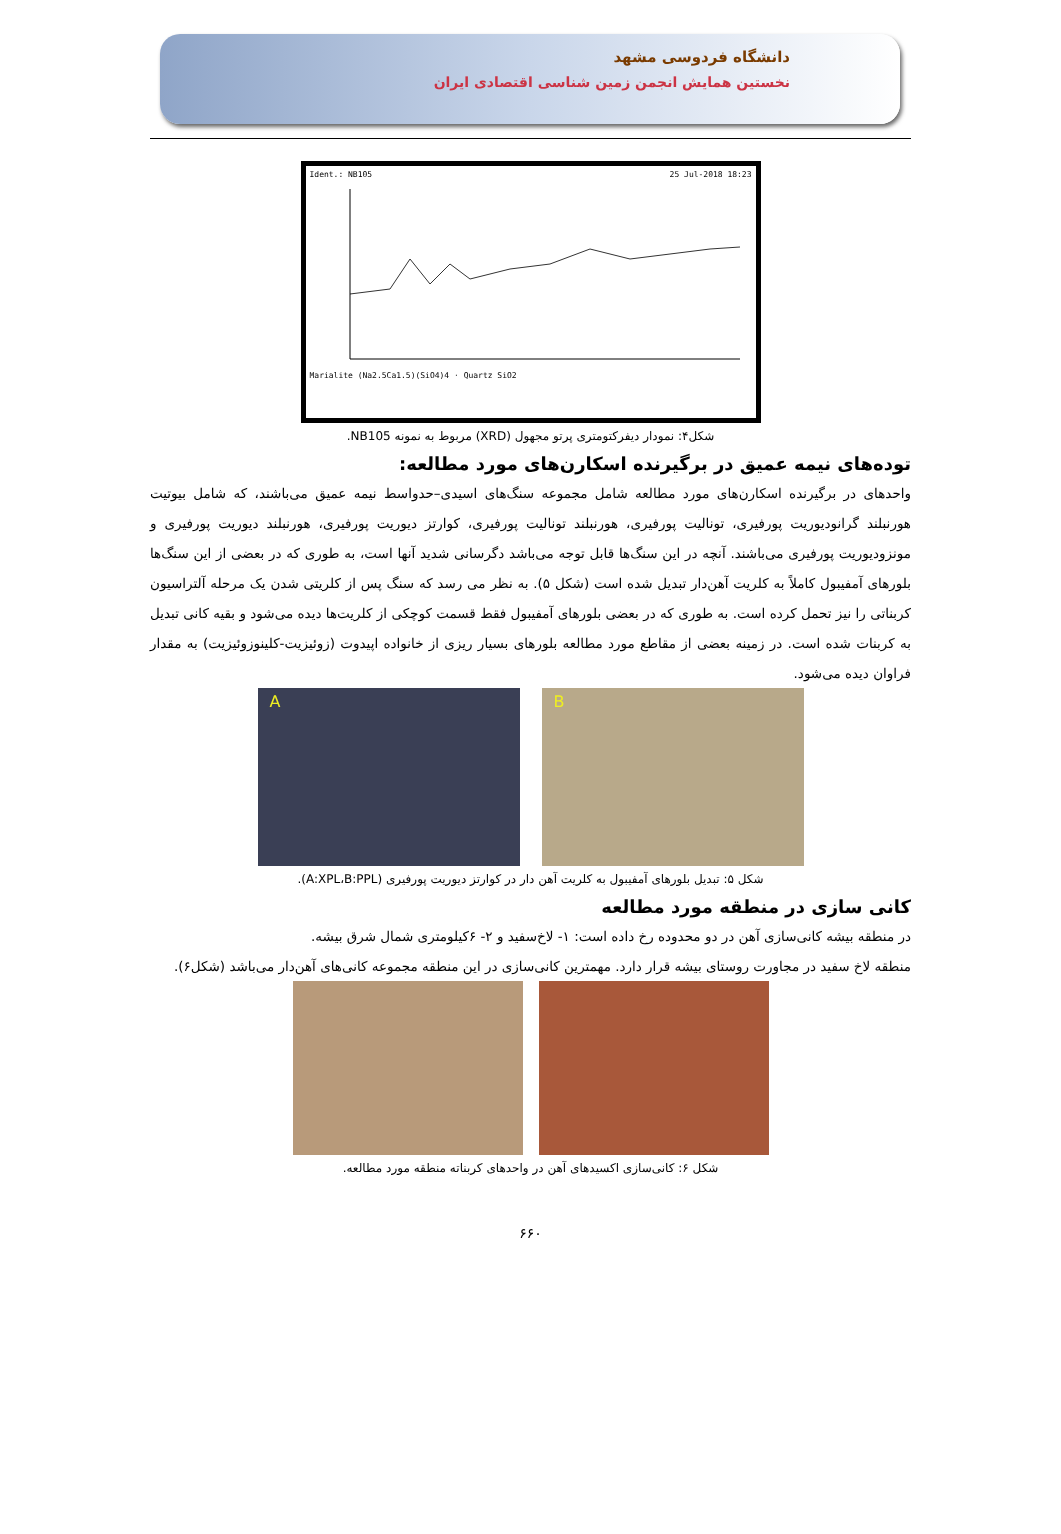دانشگاه فردوسی مشهد
نخستین همایش انجمن زمین شناسی اقتصادی ایران
Ident.: NB105 25 Jul-2018 18:23
Marialite (Na2.5Ca1.5)(SiO4)4 · Quartz SiO2
شکل۴: نمودار دیفرکتومتری پرتو مجهول (XRD) مربوط به نمونه NB105.
توده‌های نیمه عمیق در برگیرنده اسکارن‌های مورد مطالعه:
واحدهای در برگیرنده اسکارن‌های مورد مطالعه شامل مجموعه سنگ‌های اسیدی–حدواسط نیمه عمیق می‌باشند، که شامل بیوتیت هورنبلند گرانودیوریت پورفیری، تونالیت پورفیری، هورنبلند تونالیت پورفیری، کوارتز دیوریت پورفیری، هورنبلند دیوریت پورفیری و مونزودیوریت پورفیری می‌باشند. آنچه در این سنگ‌ها قابل توجه می‌باشد دگرسانی شدید آنها است، به طوری که در بعضی از این سنگ‌ها بلورهای آمفیبول کاملاً به کلریت آهن‌دار تبدیل شده است (شکل ۵). به نظر می رسد که سنگ پس از کلریتی شدن یک مرحله آلتراسیون کربناتی را نیز تحمل کرده است. به طوری که در بعضی بلورهای آمفیبول فقط قسمت کوچکی از کلریت‌ها دیده می‌شود و بقیه کانی تبدیل به کربنات شده است. در زمینه بعضی از مقاطع مورد مطالعه بلورهای بسیار ریزی از خانواده اپیدوت (زوئیزیت-کلینوزوئیزیت) به مقدار فراوان دیده می‌شود.
A B
شکل ۵: تبدیل بلورهای آمفیبول به کلریت آهن دار در کوارتز دیوریت پورفیری (A:XPL،B:PPL).
کانی سازی در منطقه مورد مطالعه
در منطقه بیشه کانی‌سازی آهن در دو محدوده رخ داده است: ۱- لاخ‌سفید و ۲- ۶کیلومتری شمال شرق بیشه.
منطقه لاخ سفید در مجاورت روستای بیشه قرار دارد. مهمترین کانی‌سازی در این منطقه مجموعه کانی‌های آهن‌دار می‌باشد (شکل۶).
شکل ۶: کانی‌سازی اکسیدهای آهن در واحدهای کربناته منطقه مورد مطالعه.
۶۶۰